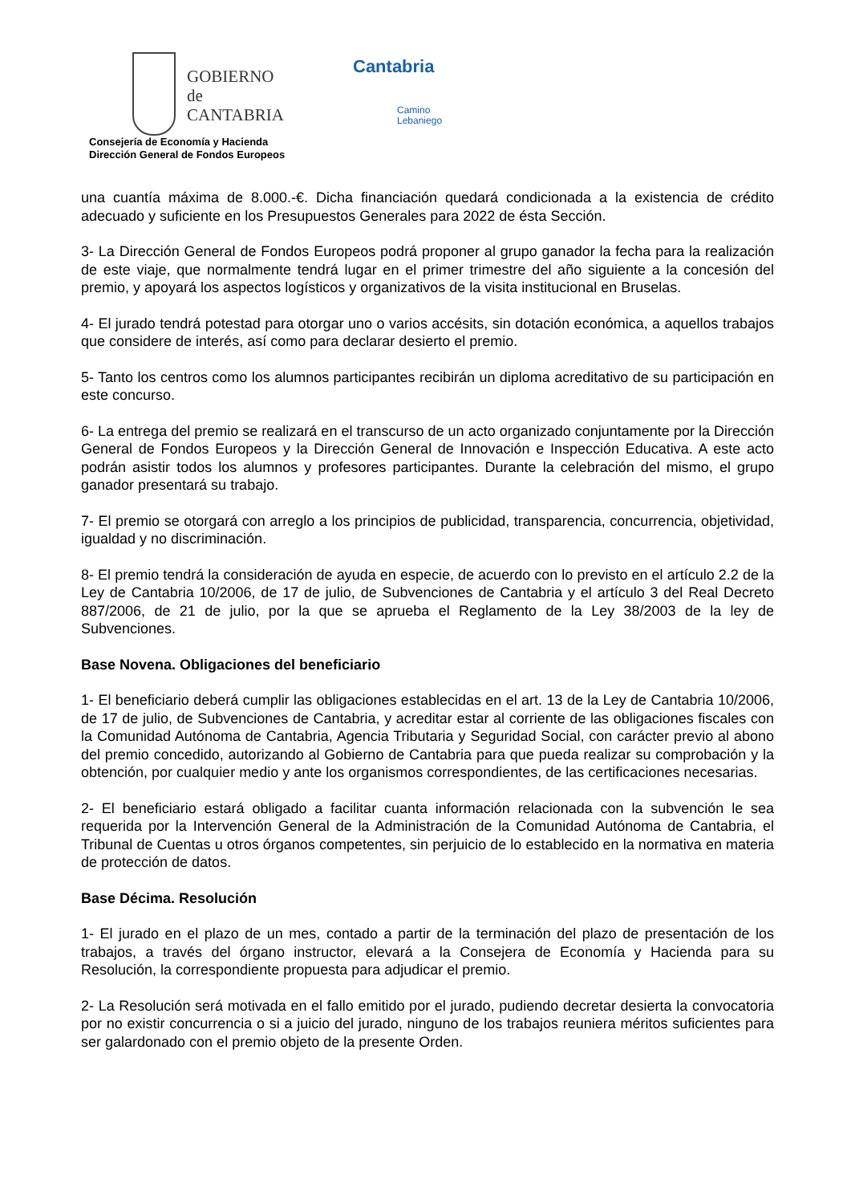GOBIERNO
de
CANTABRIA
Consejería de Economía y Hacienda
Dirección General de Fondos Europeos
Cantabria
Camino
Lebaniego
una cuantía máxima de 8.000.-€. Dicha financiación quedará condicionada a la existencia de crédito adecuado y suficiente en los Presupuestos Generales para 2022 de ésta Sección.
3- La Dirección General de Fondos Europeos podrá proponer al grupo ganador la fecha para la realización de este viaje, que normalmente tendrá lugar en el primer trimestre del año siguiente a la concesión del premio, y apoyará los aspectos logísticos y organizativos de la visita institucional en Bruselas.
4- El jurado tendrá potestad para otorgar uno o varios accésits, sin dotación económica, a aquellos trabajos que considere de interés, así como para declarar desierto el premio.
5- Tanto los centros como los alumnos participantes recibirán un diploma acreditativo de su participación en este concurso.
6- La entrega del premio se realizará en el transcurso de un acto organizado conjuntamente por la Dirección General de Fondos Europeos y la Dirección General de Innovación e Inspección Educativa. A este acto podrán asistir todos los alumnos y profesores participantes. Durante la celebración del mismo, el grupo ganador presentará su trabajo.
7- El premio se otorgará con arreglo a los principios de publicidad, transparencia, concurrencia, objetividad, igualdad y no discriminación.
8- El premio tendrá la consideración de ayuda en especie, de acuerdo con lo previsto en el artículo 2.2 de la Ley de Cantabria 10/2006, de 17 de julio, de Subvenciones de Cantabria y el artículo 3 del Real Decreto 887/2006, de 21 de julio, por la que se aprueba el Reglamento de la Ley 38/2003 de la ley de Subvenciones.
Base Novena. Obligaciones del beneficiario
1- El beneficiario deberá cumplir las obligaciones establecidas en el art. 13 de la Ley de Cantabria 10/2006, de 17 de julio, de Subvenciones de Cantabria, y acreditar estar al corriente de las obligaciones fiscales con la Comunidad Autónoma de Cantabria, Agencia Tributaria y Seguridad Social, con carácter previo al abono del premio concedido, autorizando al Gobierno de Cantabria para que pueda realizar su comprobación y la obtención, por cualquier medio y ante los organismos correspondientes, de las certificaciones necesarias.
2- El beneficiario estará obligado a facilitar cuanta información relacionada con la subvención le sea requerida por la Intervención General de la Administración de la Comunidad Autónoma de Cantabria, el Tribunal de Cuentas u otros órganos competentes, sin perjuicio de lo establecido en la normativa en materia de protección de datos.
Base Décima. Resolución
1- El jurado en el plazo de un mes, contado a partir de la terminación del plazo de presentación de los trabajos, a través del órgano instructor, elevará a la Consejera de Economía y Hacienda para su Resolución, la correspondiente propuesta para adjudicar el premio.
2- La Resolución será motivada en el fallo emitido por el jurado, pudiendo decretar desierta la convocatoria por no existir concurrencia o si a juicio del jurado, ninguno de los trabajos reuniera méritos suficientes para ser galardonado con el premio objeto de la presente Orden.